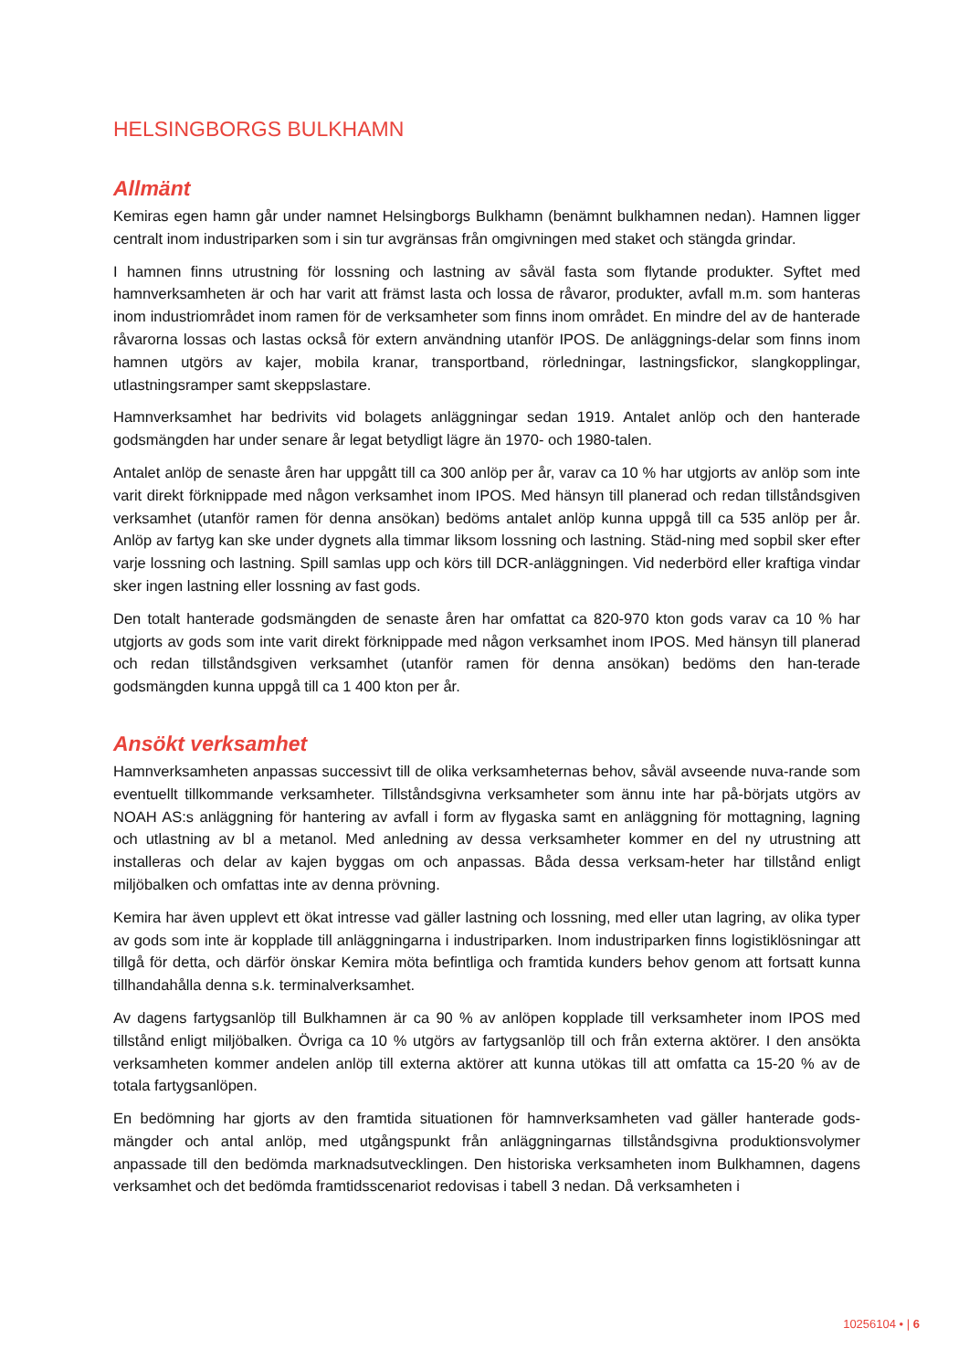HELSINGBORGS BULKHAMN
Allmänt
Kemiras egen hamn går under namnet Helsingborgs Bulkhamn (benämnt bulkhamnen nedan). Hamnen ligger centralt inom industriparken som i sin tur avgränsas från omgivningen med staket och stängda grindar.
I hamnen finns utrustning för lossning och lastning av såväl fasta som flytande produkter. Syftet med hamnverksamheten är och har varit att främst lasta och lossa de råvaror, produkter, avfall m.m. som hanteras inom industriområdet inom ramen för de verksamheter som finns inom området. En mindre del av de hanterade råvarorna lossas och lastas också för extern användning utanför IPOS. De anläggnings-delar som finns inom hamnen utgörs av kajer, mobila kranar, transportband, rörledningar, lastningsfickor, slangkopplingar, utlastningsramper samt skeppslastare.
Hamnverksamhet har bedrivits vid bolagets anläggningar sedan 1919. Antalet anlöp och den hanterade godsmängden har under senare år legat betydligt lägre än 1970- och 1980-talen.
Antalet anlöp de senaste åren har uppgått till ca 300 anlöp per år, varav ca 10 % har utgjorts av anlöp som inte varit direkt förknippade med någon verksamhet inom IPOS. Med hänsyn till planerad och redan tillståndsgiven verksamhet (utanför ramen för denna ansökan) bedöms antalet anlöp kunna uppgå till ca 535 anlöp per år. Anlöp av fartyg kan ske under dygnets alla timmar liksom lossning och lastning. Städ-ning med sopbil sker efter varje lossning och lastning. Spill samlas upp och körs till DCR-anläggningen. Vid nederbörd eller kraftiga vindar sker ingen lastning eller lossning av fast gods.
Den totalt hanterade godsmängden de senaste åren har omfattat ca 820-970 kton gods varav ca 10 % har utgjorts av gods som inte varit direkt förknippade med någon verksamhet inom IPOS. Med hänsyn till planerad och redan tillståndsgiven verksamhet (utanför ramen för denna ansökan) bedöms den han-terade godsmängden kunna uppgå till ca 1 400 kton per år.
Ansökt verksamhet
Hamnverksamheten anpassas successivt till de olika verksamheternas behov, såväl avseende nuva-rande som eventuellt tillkommande verksamheter. Tillståndsgivna verksamheter som ännu inte har på-börjats utgörs av NOAH AS:s anläggning för hantering av avfall i form av flygaska samt en anläggning för mottagning, lagning och utlastning av bl a metanol. Med anledning av dessa verksamheter kommer en del ny utrustning att installeras och delar av kajen byggas om och anpassas. Båda dessa verksam-heter har tillstånd enligt miljöbalken och omfattas inte av denna prövning.
Kemira har även upplevt ett ökat intresse vad gäller lastning och lossning, med eller utan lagring, av olika typer av gods som inte är kopplade till anläggningarna i industriparken. Inom industriparken finns logistiklösningar att tillgå för detta, och därför önskar Kemira möta befintliga och framtida kunders behov genom att fortsatt kunna tillhandahålla denna s.k. terminalverksamhet.
Av dagens fartygsanlöp till Bulkhamnen är ca 90 % av anlöpen kopplade till verksamheter inom IPOS med tillstånd enligt miljöbalken. Övriga ca 10 % utgörs av fartygsanlöp till och från externa aktörer. I den ansökta verksamheten kommer andelen anlöp till externa aktörer att kunna utökas till att omfatta ca 15-20 % av de totala fartygsanlöpen.
En bedömning har gjorts av den framtida situationen för hamnverksamheten vad gäller hanterade gods-mängder och antal anlöp, med utgångspunkt från anläggningarnas tillståndsgivna produktionsvolymer anpassade till den bedömda marknadsutvecklingen. Den historiska verksamheten inom Bulkhamnen, dagens verksamhet och det bedömda framtidsscenariot redovisas i tabell 3 nedan. Då verksamheten i
10256104 • | 6